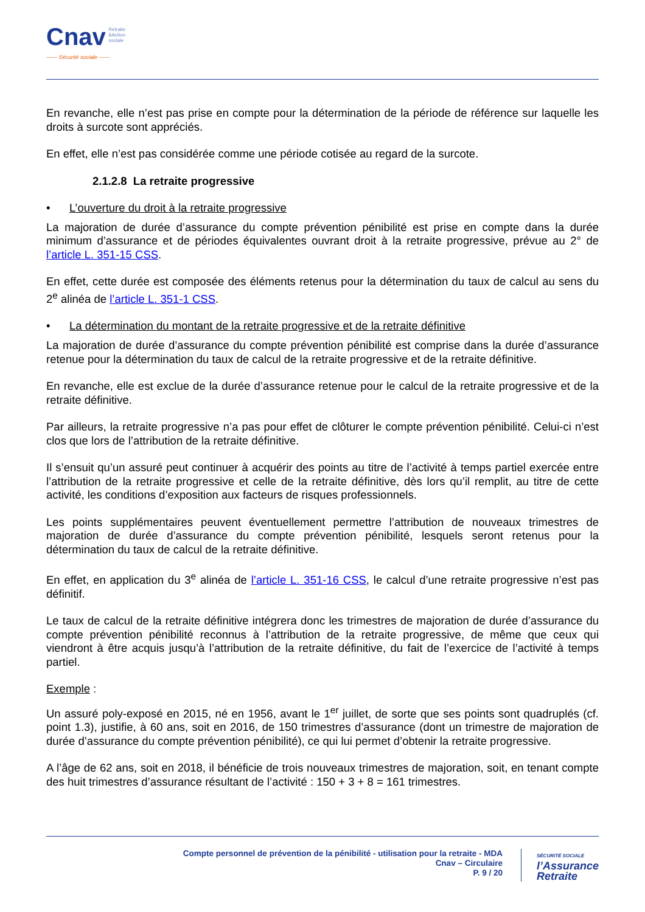Cnav Retraite
&Action
sociale
—— Sécurité sociale ——
En revanche, elle n’est pas prise en compte pour la détermination de la période de référence sur laquelle les droits à surcote sont appréciés.
En effet, elle n’est pas considérée comme une période cotisée au regard de la surcote.
2.1.2.8 La retraite progressive
• L’ouverture du droit à la retraite progressive
La majoration de durée d’assurance du compte prévention pénibilité est prise en compte dans la durée minimum d’assurance et de périodes équivalentes ouvrant droit à la retraite progressive, prévue au 2° de l’article L. 351-15 CSS.
En effet, cette durée est composée des éléments retenus pour la détermination du taux de calcul au sens du 2<sup>e</sup> alinéa de l’article L. 351-1 CSS.
• La détermination du montant de la retraite progressive et de la retraite définitive
La majoration de durée d’assurance du compte prévention pénibilité est comprise dans la durée d’assurance retenue pour la détermination du taux de calcul de la retraite progressive et de la retraite définitive.
En revanche, elle est exclue de la durée d’assurance retenue pour le calcul de la retraite progressive et de la retraite définitive.
Par ailleurs, la retraite progressive n’a pas pour effet de clôturer le compte prévention pénibilité. Celui-ci n’est clos que lors de l’attribution de la retraite définitive.
Il s’ensuit qu’un assuré peut continuer à acquérir des points au titre de l’activité à temps partiel exercée entre l’attribution de la retraite progressive et celle de la retraite définitive, dès lors qu’il remplit, au titre de cette activité, les conditions d’exposition aux facteurs de risques professionnels.
Les points supplémentaires peuvent éventuellement permettre l’attribution de nouveaux trimestres de majoration de durée d’assurance du compte prévention pénibilité, lesquels seront retenus pour la détermination du taux de calcul de la retraite définitive.
En effet, en application du 3<sup>e</sup> alinéa de l’article L. 351-16 CSS, le calcul d’une retraite progressive n’est pas définitif.
Le taux de calcul de la retraite définitive intégrera donc les trimestres de majoration de durée d’assurance du compte prévention pénibilité reconnus à l’attribution de la retraite progressive, de même que ceux qui viendront à être acquis jusqu’à l’attribution de la retraite définitive, du fait de l’exercice de l’activité à temps partiel.
Exemple :
Un assuré poly-exposé en 2015, né en 1956, avant le 1<sup>er</sup> juillet, de sorte que ses points sont quadruplés (cf. point 1.3), justifie, à 60 ans, soit en 2016, de 150 trimestres d’assurance (dont un trimestre de majoration de durée d’assurance du compte prévention pénibilité), ce qui lui permet d’obtenir la retraite progressive.
A l’âge de 62 ans, soit en 2018, il bénéficie de trois nouveaux trimestres de majoration, soit, en tenant compte des huit trimestres d’assurance résultant de l’activité : 150 + 3 + 8 = 161 trimestres.
Compte personnel de prévention de la pénibilité - utilisation pour la retraite - MDA
Cnav – Circulaire
P. 9 / 20
SÉCURITÉ SOCIALE
l’Assurance
Retraite